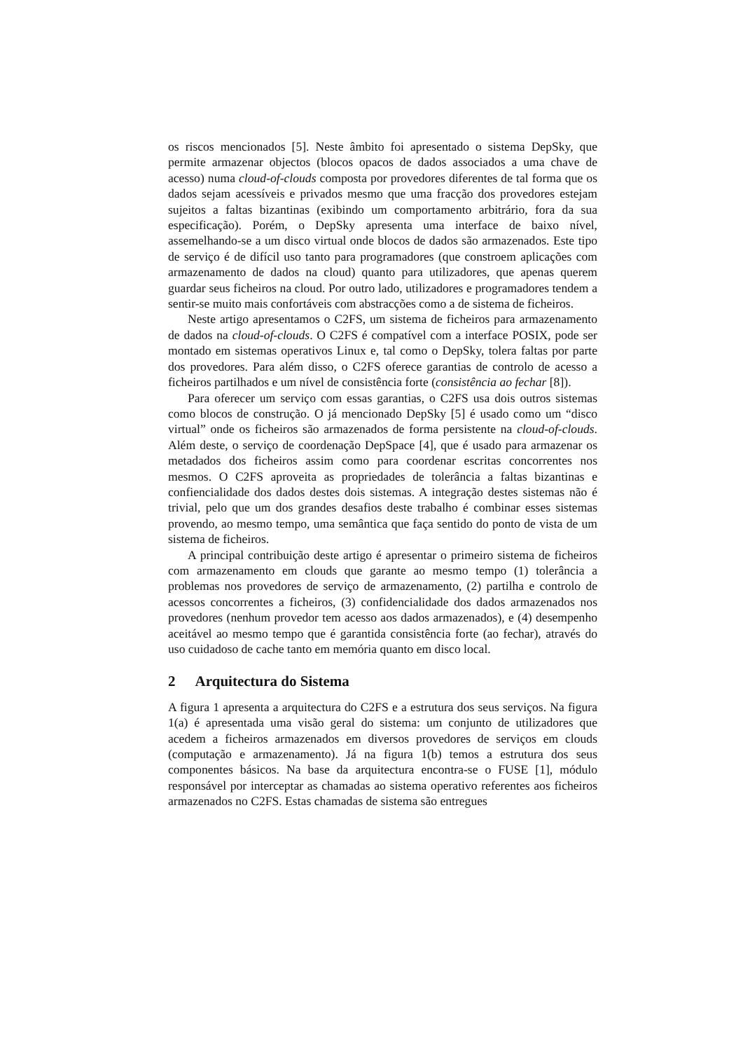os riscos mencionados [5]. Neste âmbito foi apresentado o sistema DepSky, que permite armazenar objectos (blocos opacos de dados associados a uma chave de acesso) numa cloud-of-clouds composta por provedores diferentes de tal forma que os dados sejam acessíveis e privados mesmo que uma fracção dos provedores estejam sujeitos a faltas bizantinas (exibindo um comportamento arbitrário, fora da sua especificação). Porém, o DepSky apresenta uma interface de baixo nível, assemelhando-se a um disco virtual onde blocos de dados são armazenados. Este tipo de serviço é de difícil uso tanto para programadores (que constroem aplicações com armazenamento de dados na cloud) quanto para utilizadores, que apenas querem guardar seus ficheiros na cloud. Por outro lado, utilizadores e programadores tendem a sentir-se muito mais confortáveis com abstracções como a de sistema de ficheiros.
Neste artigo apresentamos o C2FS, um sistema de ficheiros para armazenamento de dados na cloud-of-clouds. O C2FS é compatível com a interface POSIX, pode ser montado em sistemas operativos Linux e, tal como o DepSky, tolera faltas por parte dos provedores. Para além disso, o C2FS oferece garantias de controlo de acesso a ficheiros partilhados e um nível de consistência forte (consistência ao fechar [8]).
Para oferecer um serviço com essas garantias, o C2FS usa dois outros sistemas como blocos de construção. O já mencionado DepSky [5] é usado como um “disco virtual” onde os ficheiros são armazenados de forma persistente na cloud-of-clouds. Além deste, o serviço de coordenação DepSpace [4], que é usado para armazenar os metadados dos ficheiros assim como para coordenar escritas concorrentes nos mesmos. O C2FS aproveita as propriedades de tolerância a faltas bizantinas e confiencialidade dos dados destes dois sistemas. A integração destes sistemas não é trivial, pelo que um dos grandes desafios deste trabalho é combinar esses sistemas provendo, ao mesmo tempo, uma semântica que faça sentido do ponto de vista de um sistema de ficheiros.
A principal contribuição deste artigo é apresentar o primeiro sistema de ficheiros com armazenamento em clouds que garante ao mesmo tempo (1) tolerância a problemas nos provedores de serviço de armazenamento, (2) partilha e controlo de acessos concorrentes a ficheiros, (3) confidencialidade dos dados armazenados nos provedores (nenhum provedor tem acesso aos dados armazenados), e (4) desempenho aceitável ao mesmo tempo que é garantida consistência forte (ao fechar), através do uso cuidadoso de cache tanto em memória quanto em disco local.
2 Arquitectura do Sistema
A figura 1 apresenta a arquitectura do C2FS e a estrutura dos seus serviços. Na figura 1(a) é apresentada uma visão geral do sistema: um conjunto de utilizadores que acedem a ficheiros armazenados em diversos provedores de serviços em clouds (computação e armazenamento). Já na figura 1(b) temos a estrutura dos seus componentes básicos. Na base da arquitectura encontra-se o FUSE [1], módulo responsável por interceptar as chamadas ao sistema operativo referentes aos ficheiros armazenados no C2FS. Estas chamadas de sistema são entregues